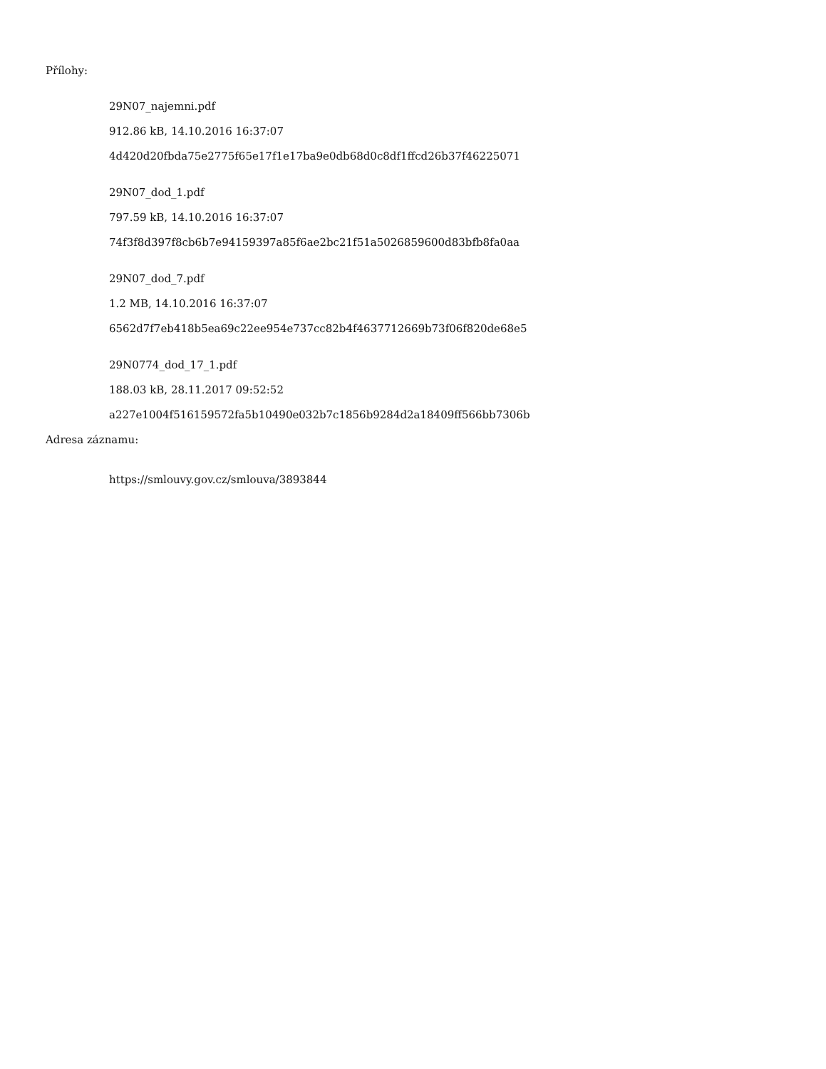Přílohy:
29N07_najemni.pdf
912.86 kB, 14.10.2016 16:37:07
4d420d20fbda75e2775f65e17f1e17ba9e0db68d0c8df1ffcd26b37f46225071
29N07_dod_1.pdf
797.59 kB, 14.10.2016 16:37:07
74f3f8d397f8cb6b7e94159397a85f6ae2bc21f51a5026859600d83bfb8fa0aa
29N07_dod_7.pdf
1.2 MB, 14.10.2016 16:37:07
6562d7f7eb418b5ea69c22ee954e737cc82b4f4637712669b73f06f820de68e5
29N0774_dod_17_1.pdf
188.03 kB, 28.11.2017 09:52:52
a227e1004f516159572fa5b10490e032b7c1856b9284d2a18409ff566bb7306b
Adresa záznamu:
https://smlouvy.gov.cz/smlouva/3893844